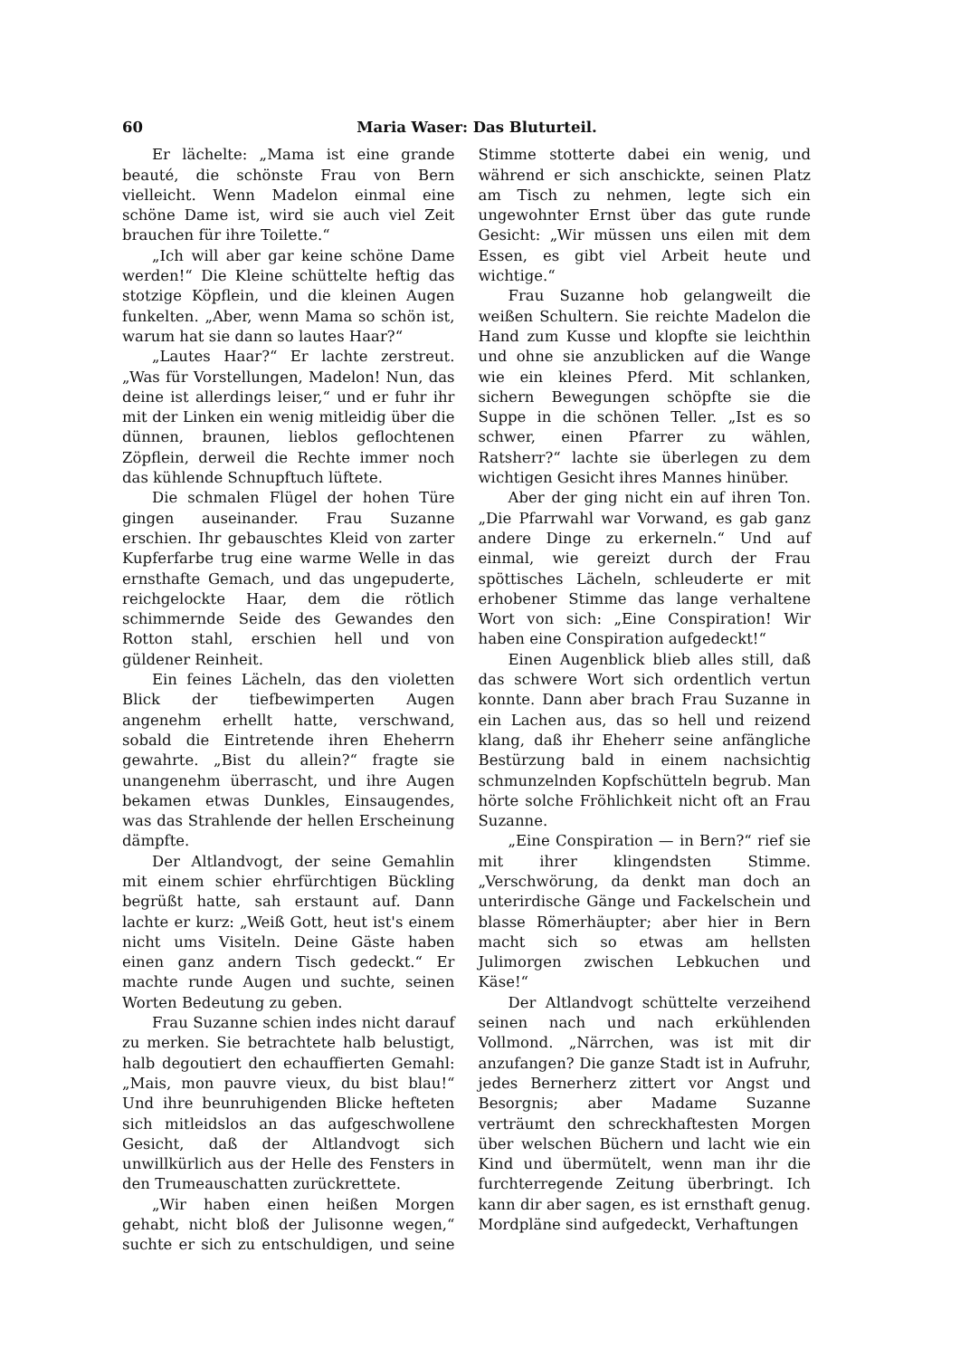60 Maria Waser: Das Bluturteil.
Er lächelte: „Mama ist eine grande beauté, die schönste Frau von Bern vielleicht. Wenn Madelon einmal eine schöne Dame ist, wird sie auch viel Zeit brauchen für ihre Toilette.“
„Ich will aber gar keine schöne Dame werden!“ Die Kleine schüttelte heftig das stotzige Köpflein, und die kleinen Augen funkelten. „Aber, wenn Mama so schön ist, warum hat sie dann so lautes Haar?“
„Lautes Haar?“ Er lachte zerstreut. „Was für Vorstellungen, Madelon! Nun, das deine ist allerdings leiser,“ und er fuhr ihr mit der Linken ein wenig mitleidig über die dünnen, braunen, lieblos geflochtenen Zöpflein, derweil die Rechte immer noch das kühlende Schnupftuch lüftete.
Die schmalen Flügel der hohen Türe gingen auseinander. Frau Suzanne erschien. Ihr gebauschtes Kleid von zarter Kupferfarbe trug eine warme Welle in das ernsthafte Gemach, und das ungepuderte, reichgelockte Haar, dem die rötlich schimmernde Seide des Gewandes den Rotton stahl, erschien hell und von güldener Reinheit.
Ein feines Lächeln, das den violetten Blick der tiefbewimperten Augen angenehm erhellt hatte, verschwand, sobald die Eintretende ihren Eheherrn gewahrte. „Bist du allein?“ fragte sie unangenehm überrascht, und ihre Augen bekamen etwas Dunkles, Einsaugendes, was das Strahlende der hellen Erscheinung dämpfte.
Der Altlandvogt, der seine Gemahlin mit einem schier ehrfürchtigen Bückling begrüßt hatte, sah erstaunt auf. Dann lachte er kurz: „Weiß Gott, heut ist's einem nicht ums Visiteln. Deine Gäste haben einen ganz andern Tisch gedeckt.“ Er machte runde Augen und suchte, seinen Worten Bedeutung zu geben.
Frau Suzanne schien indes nicht darauf zu merken. Sie betrachtete halb belustigt, halb degoutiert den echauffierten Gemahl: „Mais, mon pauvre vieux, du bist blau!“ Und ihre beunruhigenden Blicke hefteten sich mitleidslos an das aufgeschwollene Gesicht, daß der Altlandvogt sich unwillkürlich aus der Helle des Fensters in den Trumeauschatten zurückrettete.
„Wir haben einen heißen Morgen gehabt, nicht bloß der Julisonne wegen,“ suchte er sich zu entschuldigen, und seine Stimme stotterte dabei ein wenig, und während er sich anschickte, seinen Platz am Tisch zu nehmen, legte sich ein ungewohnter Ernst über das gute runde Gesicht: „Wir müssen uns eilen mit dem Essen, es gibt viel Arbeit heute und wichtige.“
Frau Suzanne hob gelangweilt die weißen Schultern. Sie reichte Madelon die Hand zum Kusse und klopfte sie leichthin und ohne sie anzublicken auf die Wange wie ein kleines Pferd. Mit schlanken, sichern Bewegungen schöpfte sie die Suppe in die schönen Teller. „Ist es so schwer, einen Pfarrer zu wählen, Ratsherr?“ lachte sie überlegen zu dem wichtigen Gesicht ihres Mannes hinüber.
Aber der ging nicht ein auf ihren Ton. „Die Pfarrwahl war Vorwand, es gab ganz andere Dinge zu erkerneln.“ Und auf einmal, wie gereizt durch der Frau spöttisches Lächeln, schleuderte er mit erhobener Stimme das lange verhaltene Wort von sich: „Eine Conspiration! Wir haben eine Conspiration aufgedeckt!“
Einen Augenblick blieb alles still, daß das schwere Wort sich ordentlich vertun konnte. Dann aber brach Frau Suzanne in ein Lachen aus, das so hell und reizend klang, daß ihr Eheherr seine anfängliche Bestürzung bald in einem nachsichtig schmunzelnden Kopfschütteln begrub. Man hörte solche Fröhlichkeit nicht oft an Frau Suzanne.
„Eine Conspiration — in Bern?“ rief sie mit ihrer klingendsten Stimme. „Verschwörung, da denkt man doch an unterirdische Gänge und Fackelschein und blasse Römerhäupter; aber hier in Bern macht sich so etwas am hellsten Julimorgen zwischen Lebkuchen und Käse!“
Der Altlandvogt schüttelte verzeihend seinen nach und nach erkühlenden Vollmond. „Närrchen, was ist mit dir anzufangen? Die ganze Stadt ist in Aufruhr, jedes Bernerherz zittert vor Angst und Besorgnis; aber Madame Suzanne verträumt den schreckhaftesten Morgen über welschen Büchern und lacht wie ein Kind und übermütelt, wenn man ihr die furchterregende Zeitung überbringt. Ich kann dir aber sagen, es ist ernsthaft genug. Mordpläne sind aufgedeckt, Verhaftungen